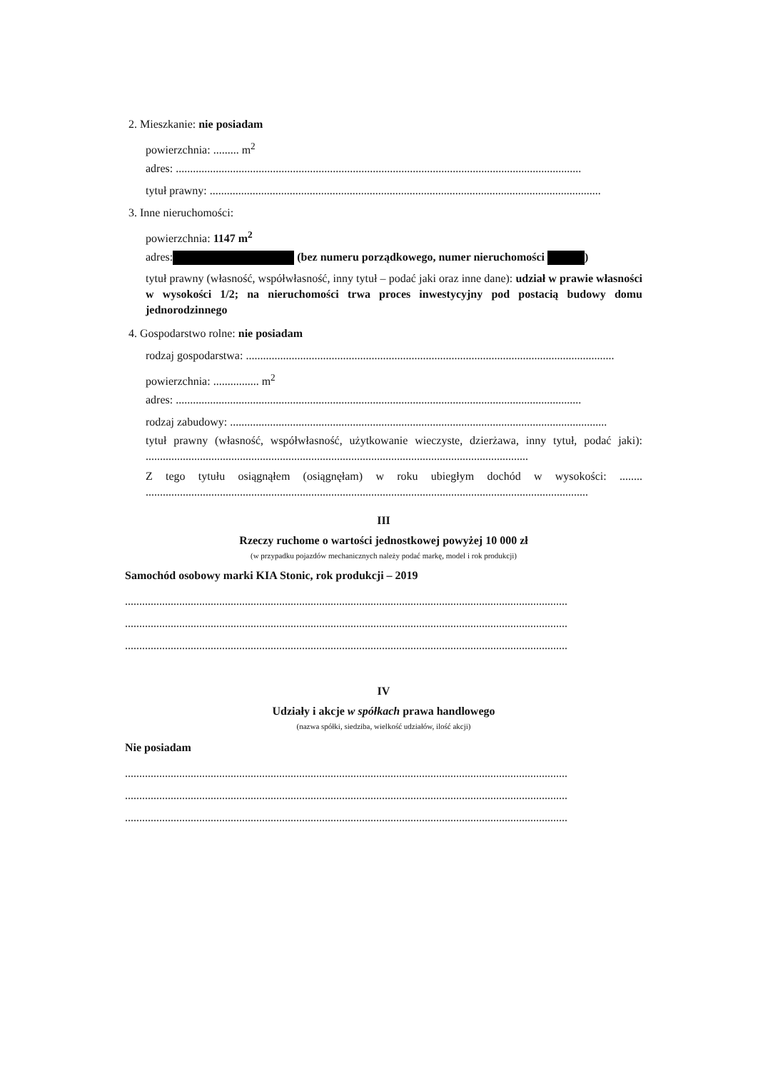2. Mieszkanie: nie posiadam
powierzchnia: ......... m<sup>2</sup>
adres: ..............................................................................................................................................
tytuł prawny: .........................................................................................................................................
3. Inne nieruchomości:
powierzchnia: 1147 m<sup>2</sup>
adres: (bez numeru porządkowego, numer nieruchomości )
tytuł prawny (własność, współwłasność, inny tytuł – podać jaki oraz inne dane): udział w prawie własności w wysokości 1/2; na nieruchomości trwa proces inwestycyjny pod postacią budowy domu jednorodzinnego
4. Gospodarstwo rolne: nie posiadam
rodzaj gospodarstwa: .................................................................................................................................
powierzchnia: ................ m<sup>2</sup>
adres: ..............................................................................................................................................
rodzaj zabudowy: ....................................................................................................................................
tytuł prawny (własność, współwłasność, użytkowanie wieczyste, dzierżawa, inny tytuł, podać jaki): ......................................................................................................................................
Z tego tytułu osiągnąłem (osiągnęłam) w roku ubiegłym dochód w wysokości: ........ ...........................................................................................................................................................
III
Rzeczy ruchome o wartości jednostkowej powyżej 10 000 zł
(w przypadku pojazdów mechanicznych należy podać markę, model i rok produkcji)
Samochód osobowy marki KIA Stonic, rok produkcji – 2019
...........................................................................................................................................................
...........................................................................................................................................................
...........................................................................................................................................................
IV
Udziały i akcje w spółkach prawa handlowego
(nazwa spółki, siedziba, wielkość udziałów, ilość akcji)
Nie posiadam
...........................................................................................................................................................
...........................................................................................................................................................
...........................................................................................................................................................